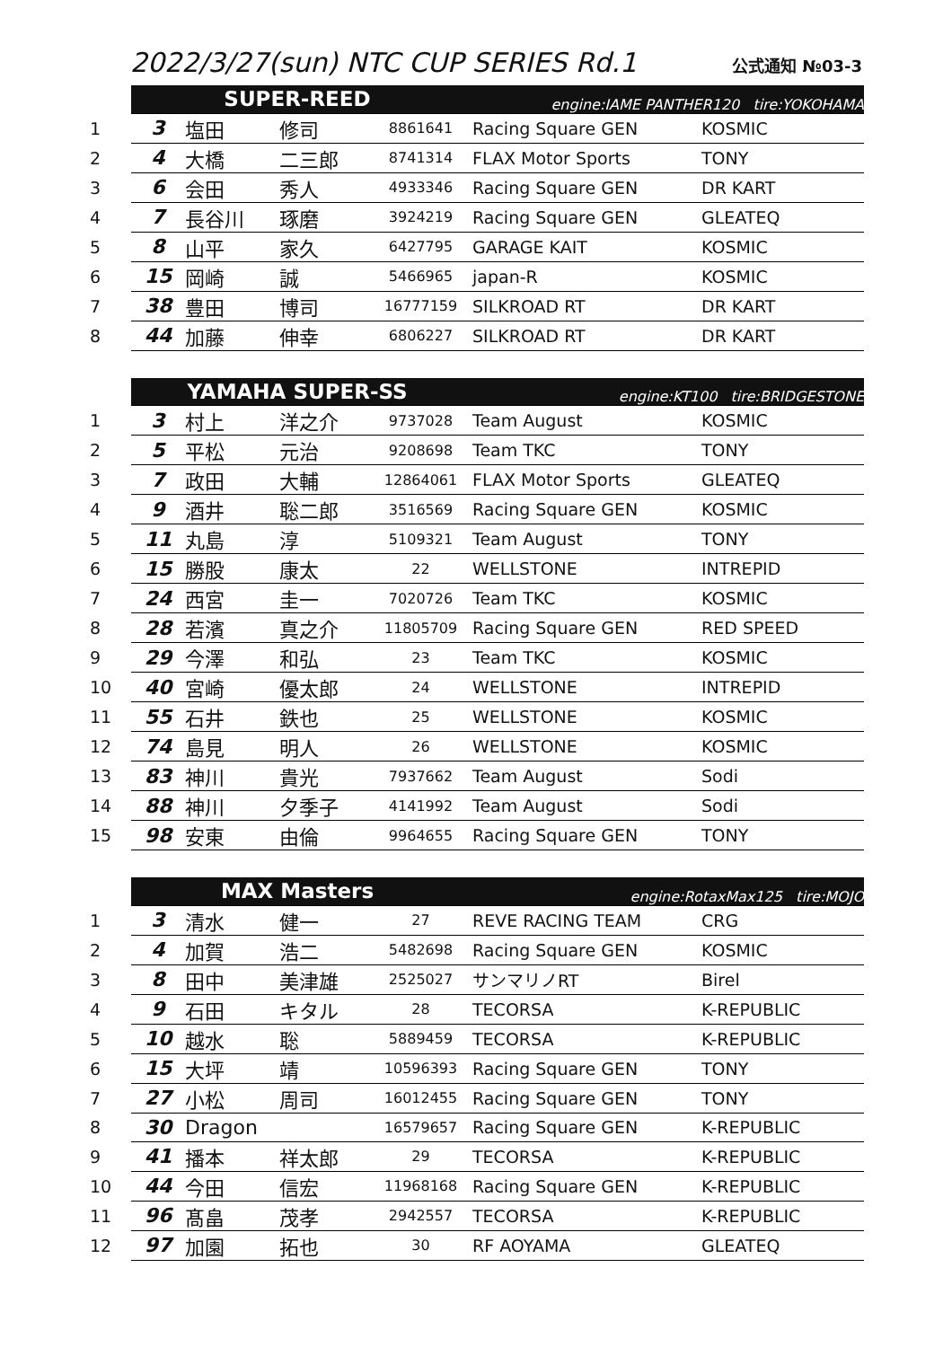2022/3/27(sun) NTC CUP SERIES Rd.1
公式通知 №03-3
| | SUPER-REED | | | | engine:IAME PANTHER120 tire:YOKOHAMA | |
| 1 | 3 | 塩田 | 修司 | 8861641 | Racing Square GEN | KOSMIC |
| 2 | 4 | 大橋 | 二三郎 | 8741314 | FLAX Motor Sports | TONY |
| 3 | 6 | 会田 | 秀人 | 4933346 | Racing Square GEN | DR KART |
| 4 | 7 | 長谷川 | 琢磨 | 3924219 | Racing Square GEN | GLEATEQ |
| 5 | 8 | 山平 | 家久 | 6427795 | GARAGE KAIT | KOSMIC |
| 6 | 15 | 岡崎 | 誠 | 5466965 | japan-R | KOSMIC |
| 7 | 38 | 豊田 | 博司 | 16777159 | SILKROAD RT | DR KART |
| 8 | 44 | 加藤 | 伸幸 | 6806227 | SILKROAD RT | DR KART |
| | YAMAHA SUPER-SS | | | | engine:KT100 tire:BRIDGESTONE | |
| 1 | 3 | 村上 | 洋之介 | 9737028 | Team August | KOSMIC |
| 2 | 5 | 平松 | 元治 | 9208698 | Team TKC | TONY |
| 3 | 7 | 政田 | 大輔 | 12864061 | FLAX Motor Sports | GLEATEQ |
| 4 | 9 | 酒井 | 聡二郎 | 3516569 | Racing Square GEN | KOSMIC |
| 5 | 11 | 丸島 | 淳 | 5109321 | Team August | TONY |
| 6 | 15 | 勝股 | 康太 | 22 | WELLSTONE | INTREPID |
| 7 | 24 | 西宮 | 圭一 | 7020726 | Team TKC | KOSMIC |
| 8 | 28 | 若濱 | 真之介 | 11805709 | Racing Square GEN | RED SPEED |
| 9 | 29 | 今澤 | 和弘 | 23 | Team TKC | KOSMIC |
| 10 | 40 | 宮崎 | 優太郎 | 24 | WELLSTONE | INTREPID |
| 11 | 55 | 石井 | 鉄也 | 25 | WELLSTONE | KOSMIC |
| 12 | 74 | 島見 | 明人 | 26 | WELLSTONE | KOSMIC |
| 13 | 83 | 神川 | 貴光 | 7937662 | Team August | Sodi |
| 14 | 88 | 神川 | 夕季子 | 4141992 | Team August | Sodi |
| 15 | 98 | 安東 | 由倫 | 9964655 | Racing Square GEN | TONY |
| | MAX Masters | | | | engine:RotaxMax125 tire:MOJO | |
| 1 | 3 | 清水 | 健一 | 27 | REVE RACING TEAM | CRG |
| 2 | 4 | 加賀 | 浩二 | 5482698 | Racing Square GEN | KOSMIC |
| 3 | 8 | 田中 | 美津雄 | 2525027 | サンマリノRT | Birel |
| 4 | 9 | 石田 | キタル | 28 | TECORSA | K-REPUBLIC |
| 5 | 10 | 越水 | 聡 | 5889459 | TECORSA | K-REPUBLIC |
| 6 | 15 | 大坪 | 靖 | 10596393 | Racing Square GEN | TONY |
| 7 | 27 | 小松 | 周司 | 16012455 | Racing Square GEN | TONY |
| 8 | 30 | Dragon | | 16579657 | Racing Square GEN | K-REPUBLIC |
| 9 | 41 | 播本 | 祥太郎 | 29 | TECORSA | K-REPUBLIC |
| 10 | 44 | 今田 | 信宏 | 11968168 | Racing Square GEN | K-REPUBLIC |
| 11 | 96 | 髙畠 | 茂孝 | 2942557 | TECORSA | K-REPUBLIC |
| 12 | 97 | 加園 | 拓也 | 30 | RF AOYAMA | GLEATEQ |